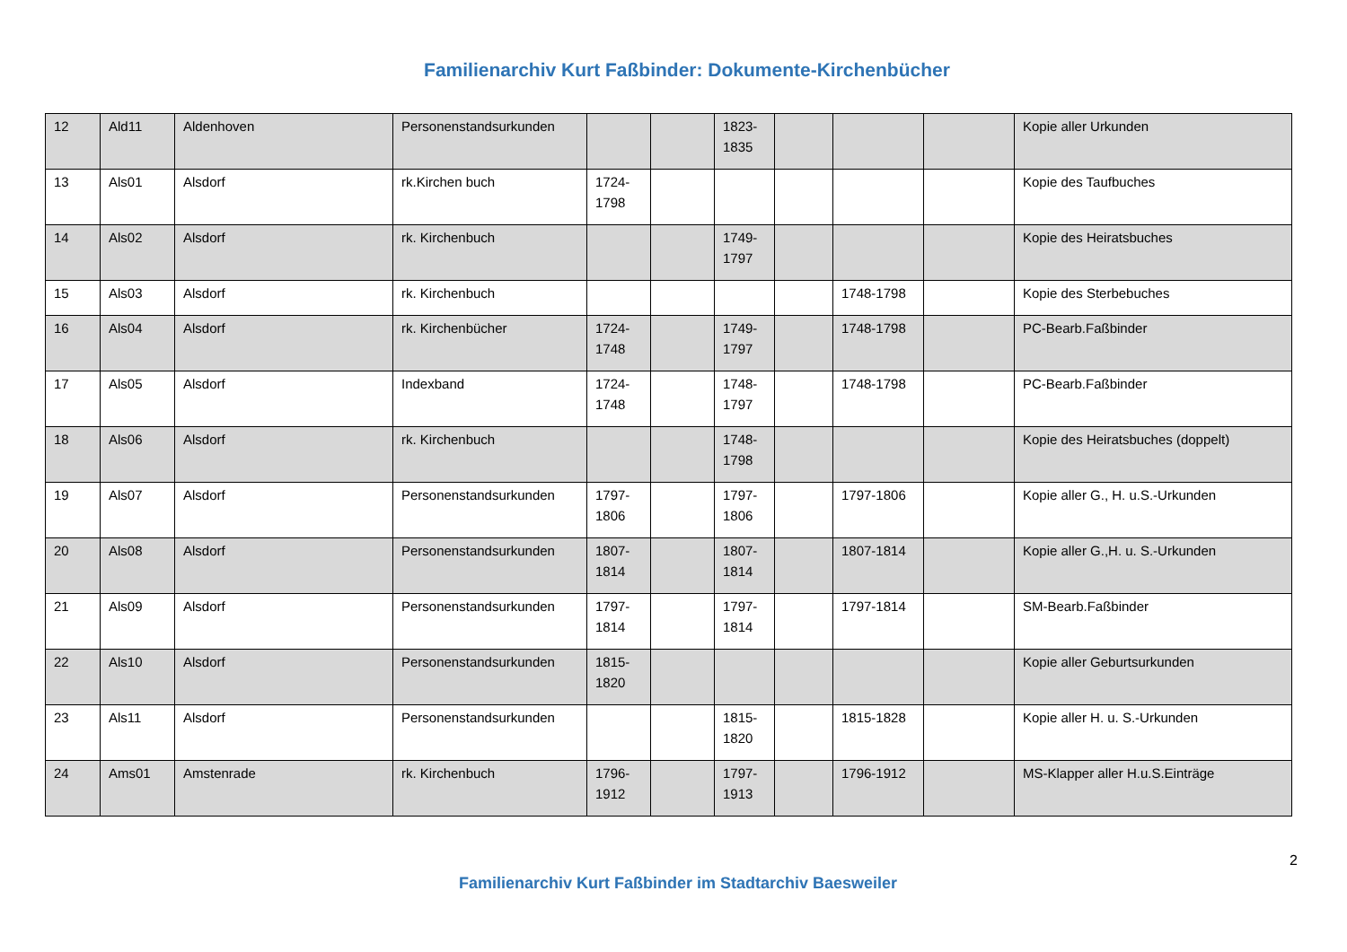Familienarchiv Kurt Faßbinder: Dokumente-Kirchenbücher
| 12 | Ald11 | Aldenhoven | Personenstandsurkunden | | | 1823-1835 | | | | Kopie aller Urkunden |
| 13 | Als01 | Alsdorf | rk.Kirchen buch | 1724-1798 | | | | | | Kopie des Taufbuches |
| 14 | Als02 | Alsdorf | rk. Kirchenbuch | | | 1749-1797 | | | | Kopie des Heiratsbuches |
| 15 | Als03 | Alsdorf | rk. Kirchenbuch | | | | | 1748-1798 | | Kopie des Sterbebuches |
| 16 | Als04 | Alsdorf | rk. Kirchenbücher | 1724-1748 | | 1749-1797 | | 1748-1798 | | PC-Bearb.Faßbinder |
| 17 | Als05 | Alsdorf | Indexband | 1724-1748 | | 1748-1797 | | 1748-1798 | | PC-Bearb.Faßbinder |
| 18 | Als06 | Alsdorf | rk. Kirchenbuch | | | 1748-1798 | | | | Kopie des Heiratsbuches (doppelt) |
| 19 | Als07 | Alsdorf | Personenstandsurkunden | 1797-1806 | | 1797-1806 | | 1797-1806 | | Kopie aller G., H. u.S.-Urkunden |
| 20 | Als08 | Alsdorf | Personenstandsurkunden | 1807-1814 | | 1807-1814 | | 1807-1814 | | Kopie aller G.,H. u. S.-Urkunden |
| 21 | Als09 | Alsdorf | Personenstandsurkunden | 1797-1814 | | 1797-1814 | | 1797-1814 | | SM-Bearb.Faßbinder |
| 22 | Als10 | Alsdorf | Personenstandsurkunden | 1815-1820 | | | | | | Kopie aller Geburtsurkunden |
| 23 | Als11 | Alsdorf | Personenstandsurkunden | | | 1815-1820 | | 1815-1828 | | Kopie aller H. u. S.-Urkunden |
| 24 | Ams01 | Amstenrade | rk. Kirchenbuch | 1796-1912 | | 1797-1913 | | 1796-1912 | | MS-Klapper aller H.u.S.Einträge |
2
Familienarchiv Kurt Faßbinder im Stadtarchiv Baesweiler